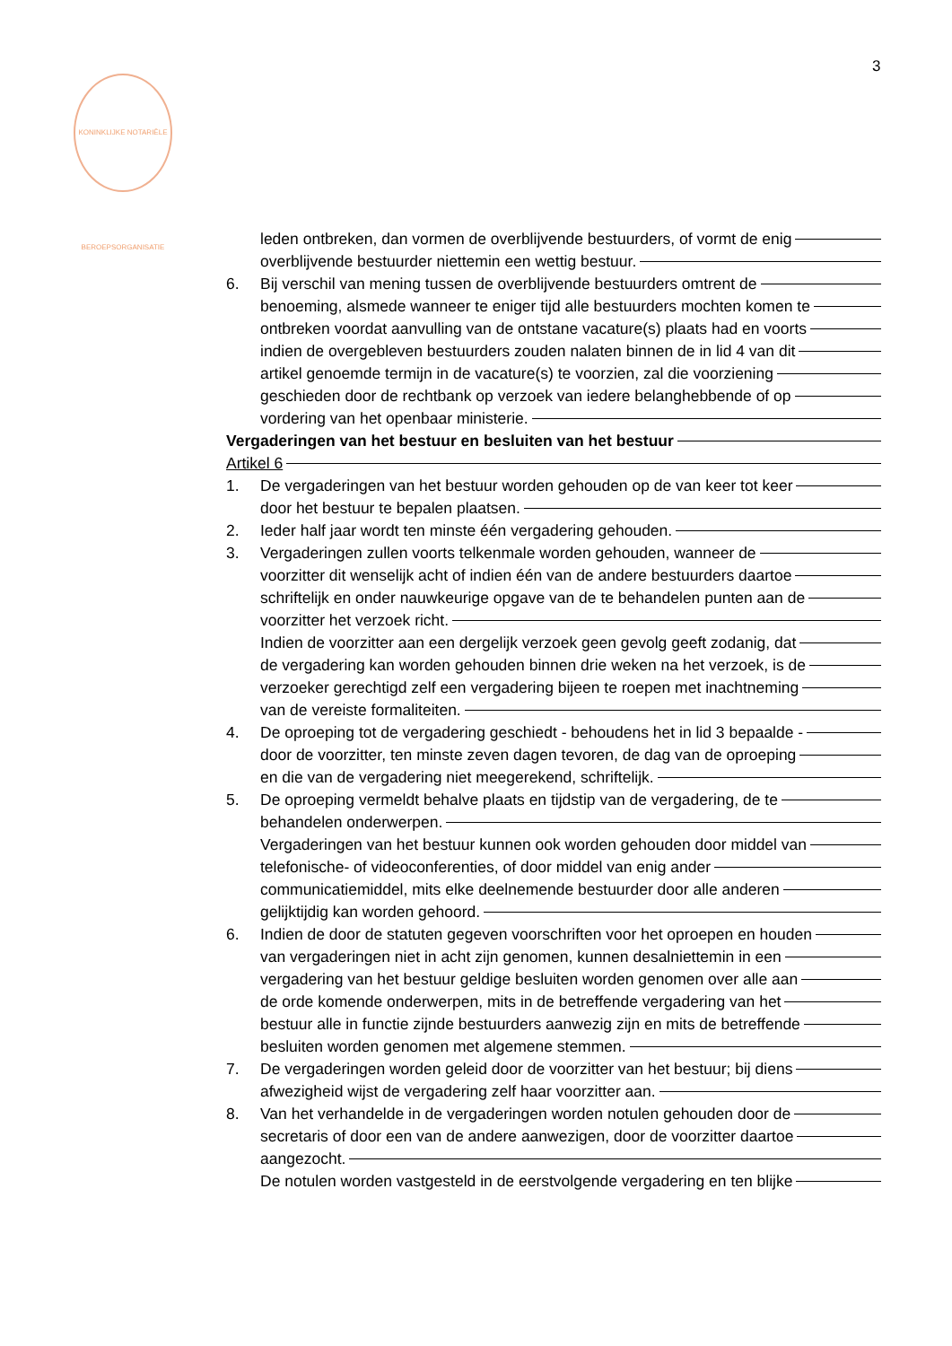3
KONINKLIJKE NOTARIËLE BEROEPSORGANISATIE
leden ontbreken, dan vormen de overblijvende bestuurders, of vormt de enig
overblijvende bestuurder niettemin een wettig bestuur.
6. Bij verschil van mening tussen de overblijvende bestuurders omtrent de
benoeming, alsmede wanneer te eniger tijd alle bestuurders mochten komen te
ontbreken voordat aanvulling van de ontstane vacature(s) plaats had en voorts
indien de overgebleven bestuurders zouden nalaten binnen de in lid 4 van dit
artikel genoemde termijn in de vacature(s) te voorzien, zal die voorziening
geschieden door de rechtbank op verzoek van iedere belanghebbende of op
vordering van het openbaar ministerie.
Vergaderingen van het bestuur en besluiten van het bestuur
Artikel 6
1. De vergaderingen van het bestuur worden gehouden op de van keer tot keer
door het bestuur te bepalen plaatsen.
2. Ieder half jaar wordt ten minste één vergadering gehouden.
3. Vergaderingen zullen voorts telkenmale worden gehouden, wanneer de
voorzitter dit wenselijk acht of indien één van de andere bestuurders daartoe
schriftelijk en onder nauwkeurige opgave van de te behandelen punten aan de
voorzitter het verzoek richt.
Indien de voorzitter aan een dergelijk verzoek geen gevolg geeft zodanig, dat
de vergadering kan worden gehouden binnen drie weken na het verzoek, is de
verzoeker gerechtigd zelf een vergadering bijeen te roepen met inachtneming
van de vereiste formaliteiten.
4. De oproeping tot de vergadering geschiedt - behoudens het in lid 3 bepaalde -
door de voorzitter, ten minste zeven dagen tevoren, de dag van de oproeping
en die van de vergadering niet meegerekend, schriftelijk.
5. De oproeping vermeldt behalve plaats en tijdstip van de vergadering, de te
behandelen onderwerpen.
Vergaderingen van het bestuur kunnen ook worden gehouden door middel van
telefonische- of videoconferenties, of door middel van enig ander
communicatiemiddel, mits elke deelnemende bestuurder door alle anderen
gelijktijdig kan worden gehoord.
6. Indien de door de statuten gegeven voorschriften voor het oproepen en houden
van vergaderingen niet in acht zijn genomen, kunnen desalniettemin in een
vergadering van het bestuur geldige besluiten worden genomen over alle aan
de orde komende onderwerpen, mits in de betreffende vergadering van het
bestuur alle in functie zijnde bestuurders aanwezig zijn en mits de betreffende
besluiten worden genomen met algemene stemmen.
7. De vergaderingen worden geleid door de voorzitter van het bestuur; bij diens
afwezigheid wijst de vergadering zelf haar voorzitter aan.
8. Van het verhandelde in de vergaderingen worden notulen gehouden door de
secretaris of door een van de andere aanwezigen, door de voorzitter daartoe
aangezocht.
De notulen worden vastgesteld in de eerstvolgende vergadering en ten blijke